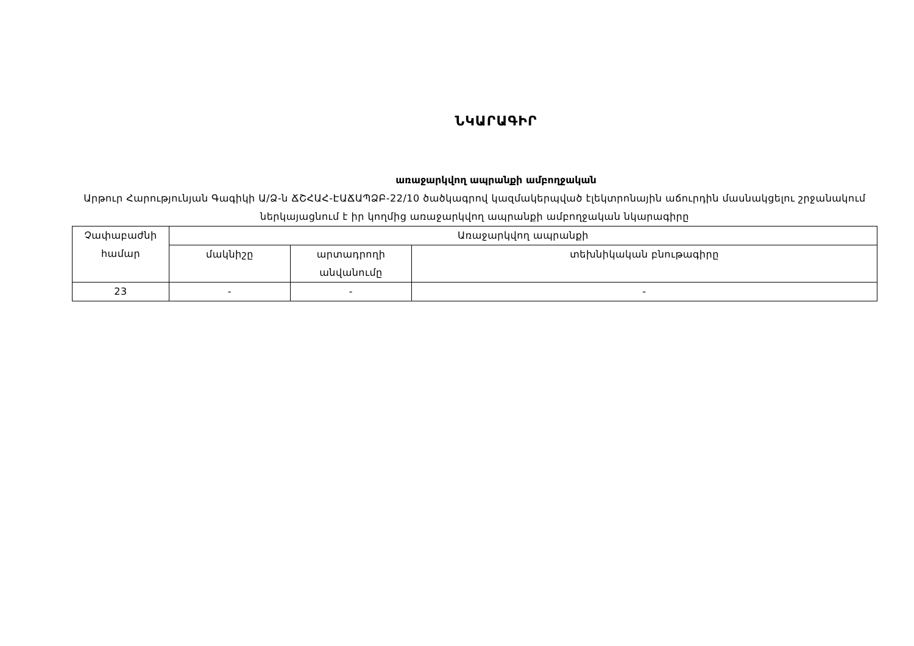ՆԿԱՐԱԳԻՐ
առաջարկվող ապրանքի ամբողջական
Արթուր Հարությունյան Գագիկի Ա/Ձ-ն ՃՇՀԱՀ-ԷԱՃԱՊՁԲ-22/10 ծածկագրով կազմակերպված էլեկտրոնային աճուրդին մասնակցելու շրջանակում ներկայացնում է իր կողմից առաջարկվող ապրանքի ամբողջական նկարագիրը
| Չափաբաժնի համար | Առաջարկվող ապրանքի | | |
| --- | --- | --- | --- |
| | մակնիշը | արտադրողի անվանումը | տեխնիկական բնութագիրը |
| 23 | - | - | - |